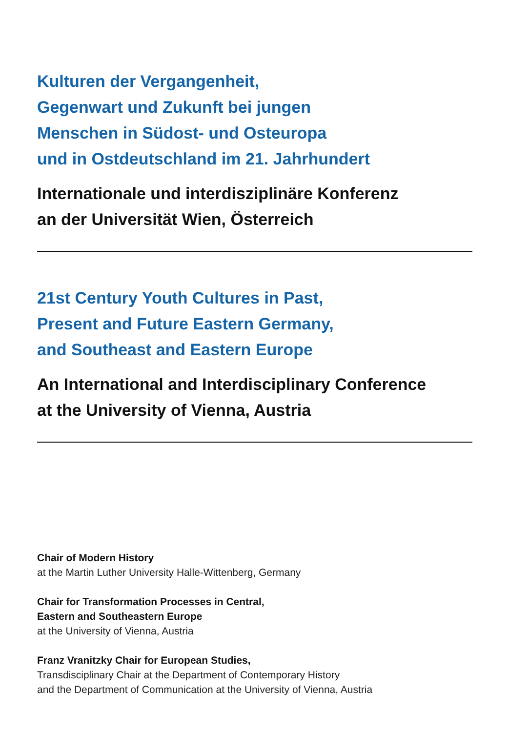Kulturen der Vergangenheit,
Gegenwart und Zukunft bei jungen
Menschen in Südost- und Osteuropa
und in Ostdeutschland im 21. Jahrhundert
Internationale und interdisziplinäre Konferenz
an der Universität Wien, Österreich
21st Century Youth Cultures in Past,
Present and Future Eastern Germany,
and Southeast and Eastern Europe
An International and Interdisciplinary Conference
at the University of Vienna, Austria
Chair of Modern History
at the Martin Luther University Halle-Wittenberg, Germany
Chair for Transformation Processes in Central,
Eastern and Southeastern Europe
at the University of Vienna, Austria
Franz Vranitzky Chair for European Studies,
Transdisciplinary Chair at the Department of Contemporary History
and the Department of Communication at the University of Vienna, Austria